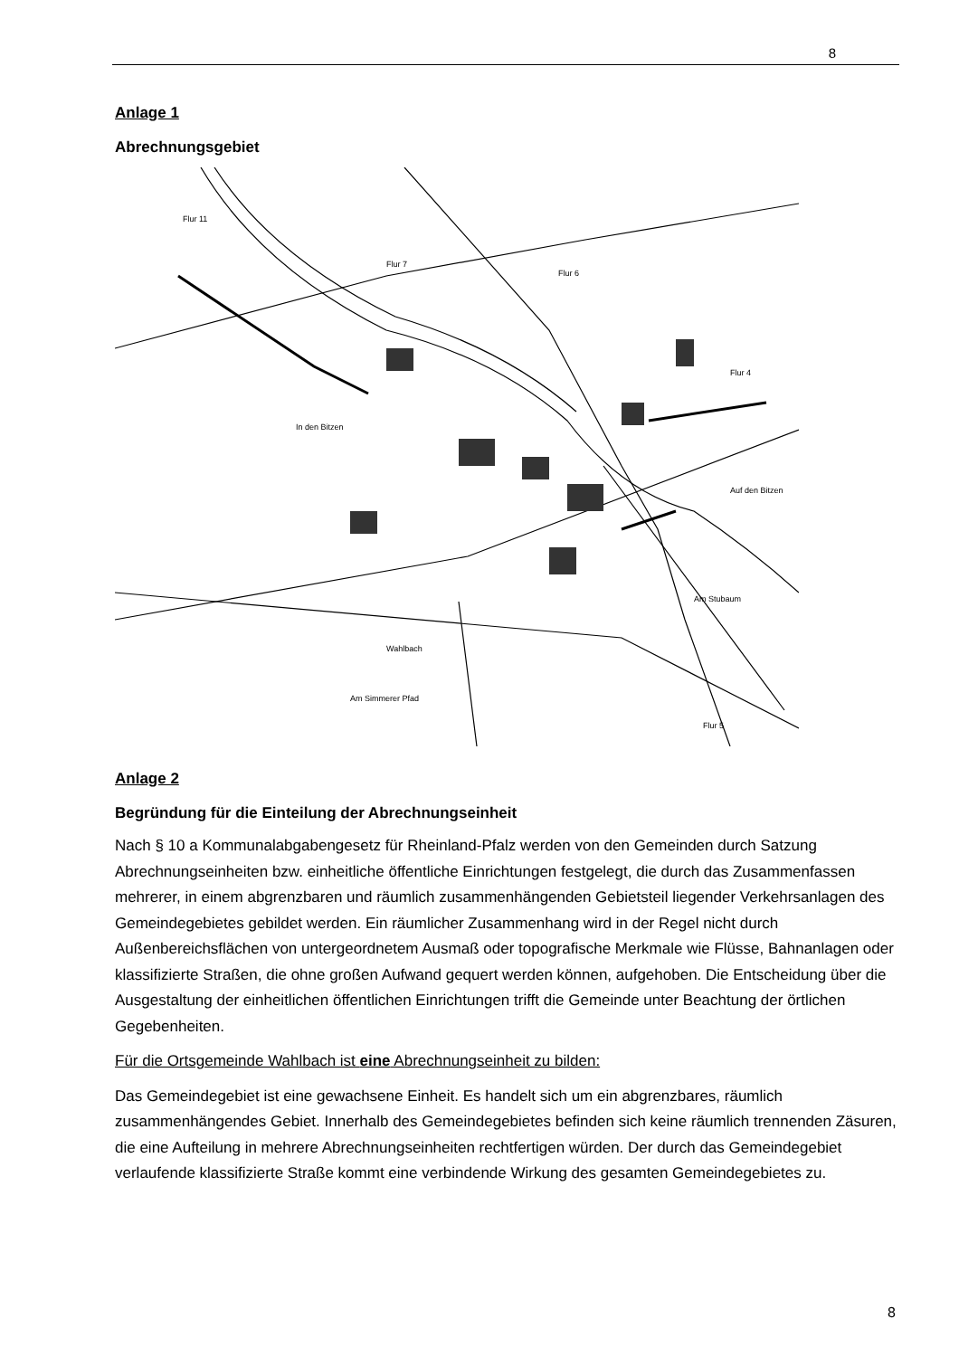8
Anlage 1
Abrechnungsgebiet
Flur 11
Flur 6
Flur 4
Flur 7
Wahlbach
Flur 5
In den Bitzen
Auf den Bitzen
Am Stubaum
Am Simmerer Pfad
Anlage 2
Begründung für die Einteilung der Abrechnungseinheit
Nach § 10 a Kommunalabgabengesetz für Rheinland-Pfalz werden von den Gemeinden durch Satzung Abrechnungseinheiten bzw. einheitliche öffentliche Einrichtungen festgelegt, die durch das Zusammenfassen mehrerer, in einem abgrenzbaren und räumlich zusammenhängenden Gebietsteil liegender Verkehrsanlagen des Gemeindegebietes gebildet werden. Ein räumlicher Zusammenhang wird in der Regel nicht durch Außenbereichsflächen von untergeordnetem Ausmaß oder topografische Merkmale wie Flüsse, Bahnanlagen oder klassifizierte Straßen, die ohne großen Aufwand gequert werden können, aufgehoben. Die Entscheidung über die Ausgestaltung der einheitlichen öffentlichen Einrichtungen trifft die Gemeinde unter Beachtung der örtlichen Gegebenheiten.
Für die Ortsgemeinde Wahlbach ist eine Abrechnungseinheit zu bilden:
Das Gemeindegebiet ist eine gewachsene Einheit. Es handelt sich um ein abgrenzbares, räumlich zusammenhängendes Gebiet. Innerhalb des Gemeindegebietes befinden sich keine räumlich trennenden Zäsuren, die eine Aufteilung in mehrere Abrechnungseinheiten rechtfertigen würden. Der durch das Gemeindegebiet verlaufende klassifizierte Straße kommt eine verbindende Wirkung des gesamten Gemeindegebietes zu.
8